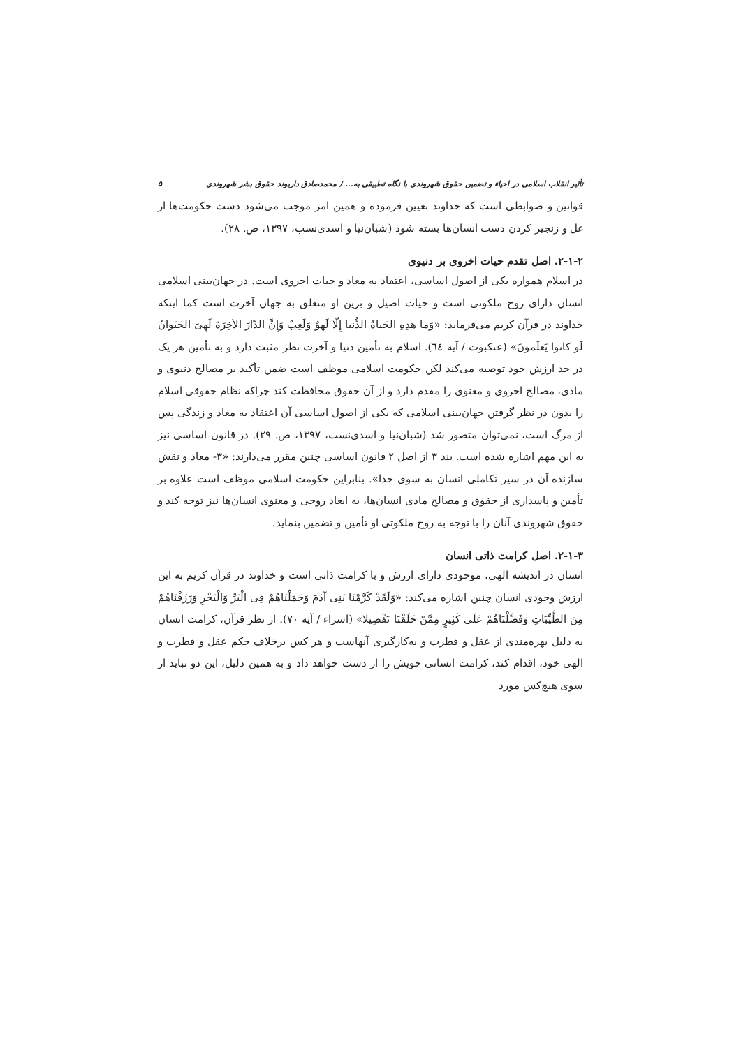تأثیر انقلاب اسلامی در احیاء و تضمین حقوق شهروندی با نگاه تطبیقی به... / محمدصادق داریوند حقوق بشر شهروندی ۵
قوانین و ضوابطی است که خداوند تعیین فرموده و همین امر موجب می‌شود دست حکومت‌ها از غل و زنجیر کردن دست انسان‌ها بسته شود (شبان‌نیا و اسدی‌نسب، ۱۳۹۷، ص. ۲۸).
۲-۱-۲. اصل تقدم حیات اخروی بر دنیوی
در اسلام همواره یکی از اصول اساسی، اعتقاد به معاد و حیات اخروی است. در جهان‌بینی اسلامی انسان دارای روح ملکوتی است و حیات اصیل و برین او متعلق به جهان آخرت است کما اینکه خداوند در قرآن کریم می‌فرماید: «وَما هذِهِ الحَیاةُ الدُّنیا إِلّا لَهوٌ وَلَعِبٌ وَإِنَّ الدّارَ الآخِرَةَ لَهِیَ الحَیَوانُ لَو کانوا یَعلَمونَ» (عنکبوت / آیه ٦٤). اسلام به تأمین دنیا و آخرت نظر مثبت دارد و به تأمین هر یک در حد ارزش خود توصیه می‌کند لکن حکومت اسلامی موظف است ضمن تأکید بر مصالح دنیوی و مادی، مصالح اخروی و معنوی را مقدم دارد و از آن حقوق محافظت کند چراکه نظام حقوقی اسلام را بدون در نظر گرفتن جهان‌بینی اسلامی که یکی از اصول اساسی آن اعتقاد به معاد و زندگی پس از مرگ است، نمی‌توان متصور شد (شبان‌نیا و اسدی‌نسب، ۱۳۹۷، ص. ۲۹). در قانون اساسی نیز به این مهم اشاره شده است. بند ۳ از اصل ۲ قانون اساسی چنین مقرر می‌دارند: «۳- معاد و نقش سازنده آن در سیر تکاملی انسان به سوی خدا». بنابراین حکومت اسلامی موظف است علاوه بر تأمین و پاسداری از حقوق و مصالح مادی انسان‌ها، به ابعاد روحی و معنوی انسان‌ها نیز توجه کند و حقوق شهروندی آنان را با توجه به روح ملکوتی او تأمین و تضمین بنماید.
۲-۱-۳. اصل کرامت ذاتی انسان
انسان در اندیشه الهی، موجودی دارای ارزش و با کرامت ذاتی است و خداوند در قرآن کریم به این ارزش وجودی انسان چنین اشاره می‌کند: «وَلَقَدْ کَرَّمْنَا بَنِی آدَمَ وَحَمَلْنَاهُمْ فِی الْبَرِّ وَالْبَحْرِ وَرَزَقْنَاهُمْ مِنَ الطَّیِّبَاتِ وَفَضَّلْنَاهُمْ عَلَی کَثِیرٍ مِمَّنْ خَلَقْنَا تَفْضِیلا» (اسراء / آیه ۷۰). از نظر قرآن، کرامت انسان به دلیل بهره‌مندی از عقل و فطرت و به‌کارگیری آنهاست و هر کس برخلاف حکم عقل و فطرت و الهی خود، اقدام کند، کرامت انسانی خویش را از دست خواهد داد و به همین دلیل، این دو نباید از سوی هیچ‌کس مورد